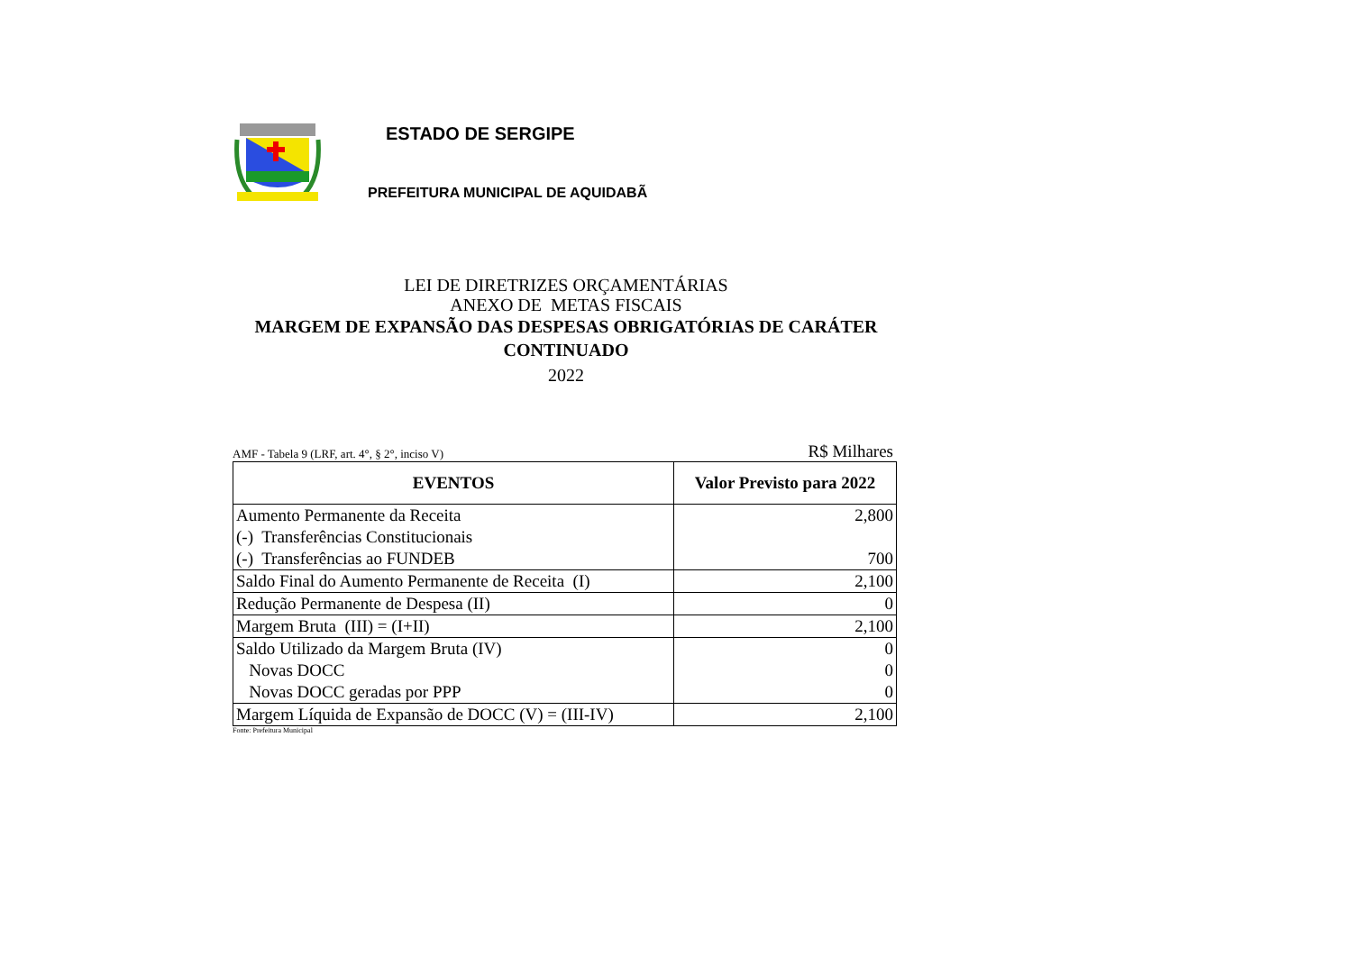ESTADO DE SERGIPE
PREFEITURA MUNICIPAL DE AQUIDABÃ
LEI DE DIRETRIZES ORÇAMENTÁRIAS
ANEXO DE METAS FISCAIS
MARGEM DE EXPANSÃO DAS DESPESAS OBRIGATÓRIAS DE CARÁTER CONTINUADO
2022
AMF - Tabela 9 (LRF, art. 4°, § 2°, inciso V) R$ Milhares
| EVENTOS | Valor Previsto para 2022 |
| --- | --- |
| Aumento Permanente da Receita | 2,800 |
| (-) Transferências Constitucionais | |
| (-) Transferências ao FUNDEB | 700 |
| Saldo Final do Aumento Permanente de Receita (I) | 2,100 |
| Redução Permanente de Despesa (II) | 0 |
| Margem Bruta (III) = (I+II) | 2,100 |
| Saldo Utilizado da Margem Bruta (IV) | 0 |
| Novas DOCC | 0 |
| Novas DOCC geradas por PPP | 0 |
| Margem Líquida de Expansão de DOCC (V) = (III-IV) | 2,100 |
Fonte: Prefeitura Municipal